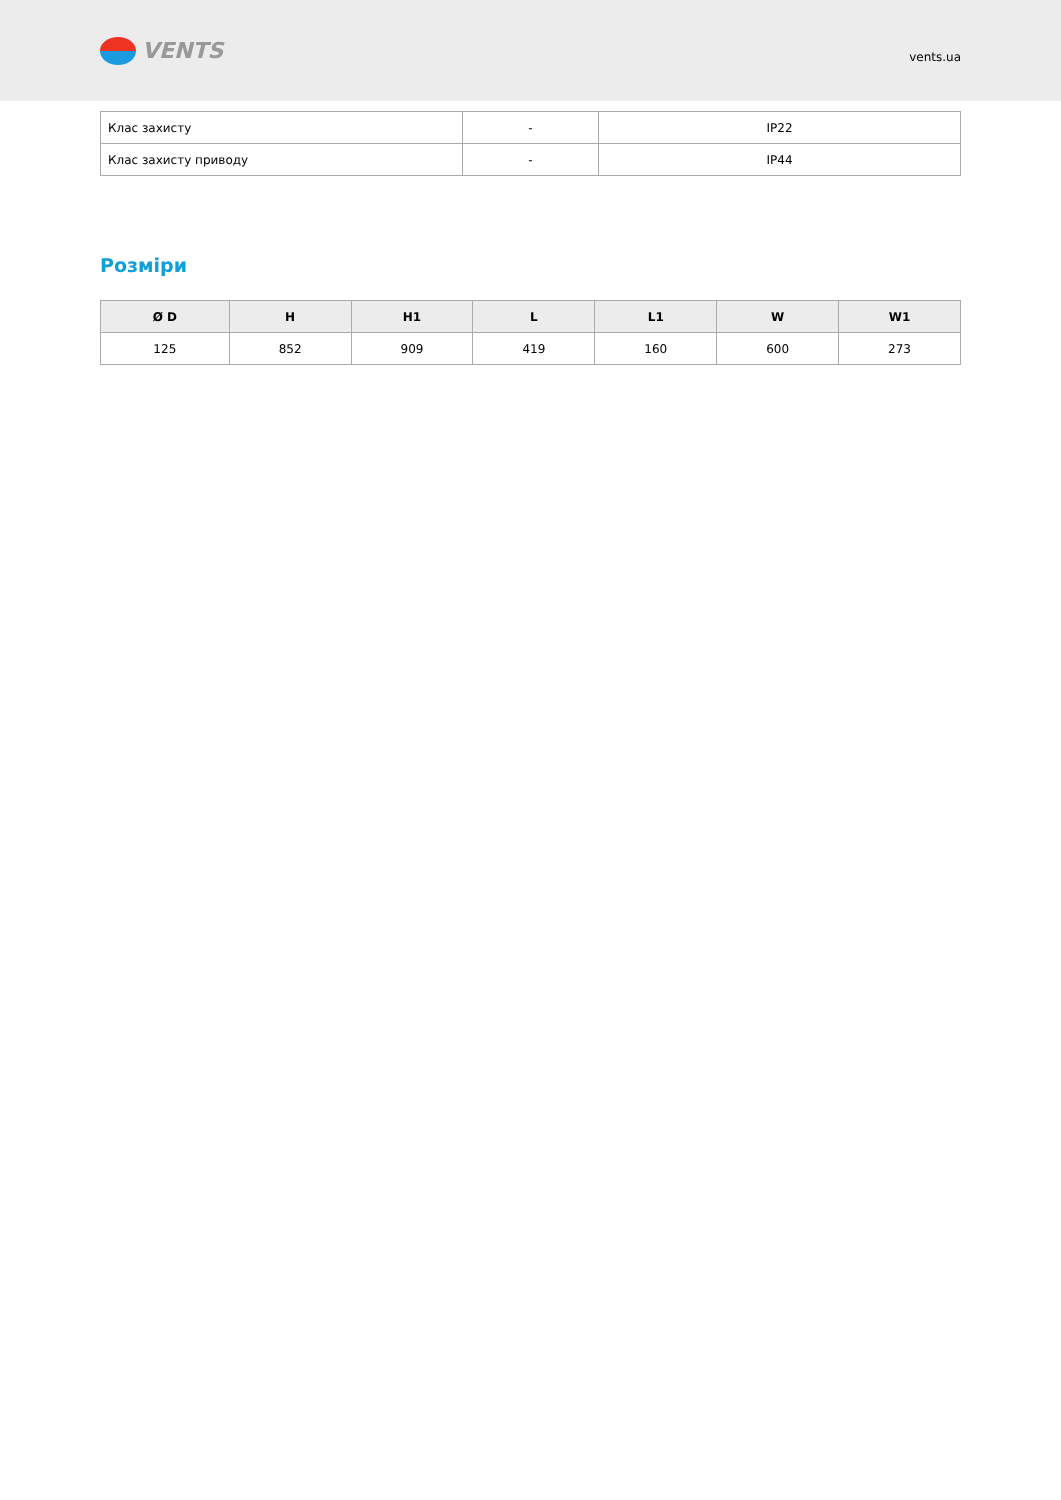VENTS
vents.ua
| Клас захисту | - | IP22 |
| Клас захисту приводу | - | IP44 |
Розміри
| Ø D | H | H1 | L | L1 | W | W1 |
| --- | --- | --- | --- | --- | --- | --- |
| 125 | 852 | 909 | 419 | 160 | 600 | 273 |